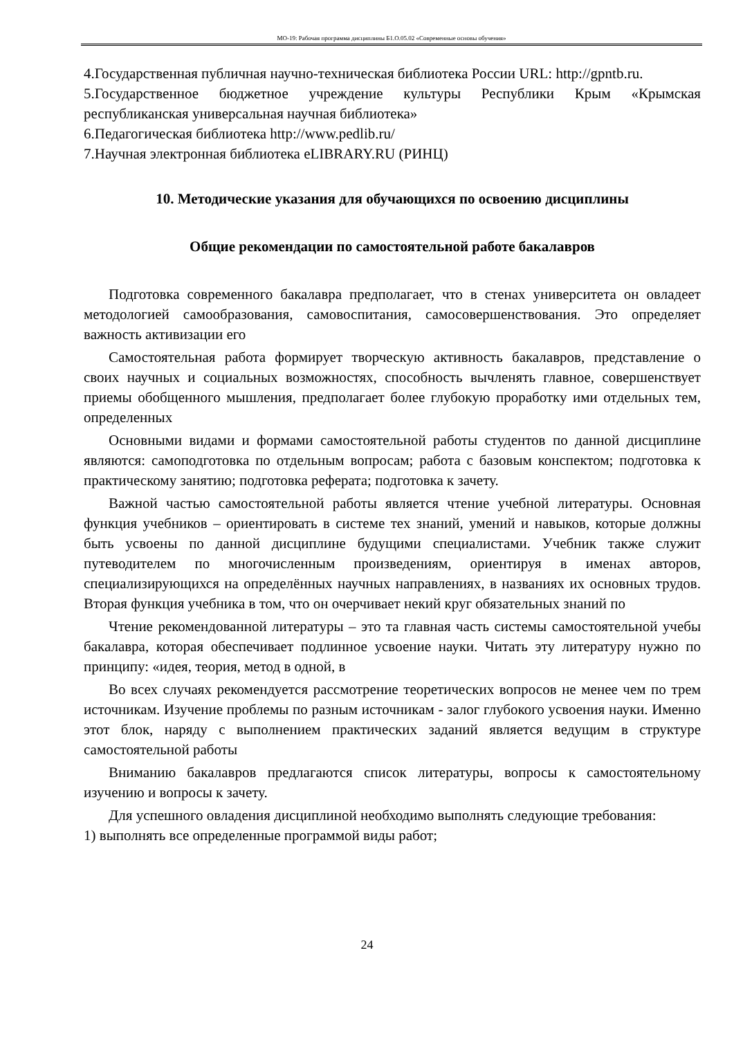МО-19: Рабочая программа дисциплины Б1.О.05.02 «Современные основы обучения»
4.Государственная публичная научно-техническая библиотека России URL: http://gpntb.ru.
5.Государственное бюджетное учреждение культуры Республики Крым «Крымская республиканская универсальная научная библиотека»
6.Педагогическая библиотека http://www.pedlib.ru/
7.Научная электронная библиотека eLIBRARY.RU (РИНЦ)
10. Методические указания для обучающихся по освоению дисциплины
Общие рекомендации по самостоятельной работе бакалавров
Подготовка современного бакалавра предполагает, что в стенах университета он овладеет методологией самообразования, самовоспитания, самосовершенствования. Это определяет важность активизации его
Самостоятельная работа формирует творческую активность бакалавров, представление о своих научных и социальных возможностях, способность вычленять главное, совершенствует приемы обобщенного мышления, предполагает более глубокую проработку ими отдельных тем, определенных
Основными видами и формами самостоятельной работы студентов по данной дисциплине являются: самоподготовка по отдельным вопросам; работа с базовым конспектом; подготовка к практическому занятию; подготовка реферата; подготовка к зачету.
Важной частью самостоятельной работы является чтение учебной литературы. Основная функция учебников – ориентировать в системе тех знаний, умений и навыков, которые должны быть усвоены по данной дисциплине будущими специалистами. Учебник также служит путеводителем по многочисленным произведениям, ориентируя в именах авторов, специализирующихся на определённых научных направлениях, в названиях их основных трудов. Вторая функция учебника в том, что он очерчивает некий круг обязательных знаний по
Чтение рекомендованной литературы – это та главная часть системы самостоятельной учебы бакалавра, которая обеспечивает подлинное усвоение науки. Читать эту литературу нужно по принципу: «идея, теория, метод в одной, в
Во всех случаях рекомендуется рассмотрение теоретических вопросов не менее чем по трем источникам. Изучение проблемы по разным источникам - залог глубокого усвоения науки. Именно этот блок, наряду с выполнением практических заданий является ведущим в структуре самостоятельной работы
Вниманию бакалавров предлагаются список литературы, вопросы к самостоятельному изучению и вопросы к зачету.
Для успешного овладения дисциплиной необходимо выполнять следующие требования:
1) выполнять все определенные программой виды работ;
24